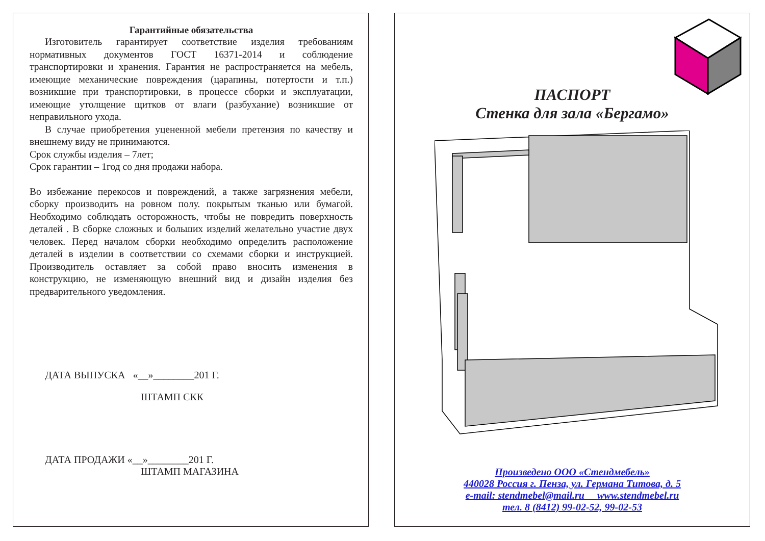Гарантийные обязательства
Изготовитель гарантирует соответствие изделия требованиям нормативных документов ГОСТ 16371-2014 и соблюдение транспортировки и хранения. Гарантия не распространяется на мебель, имеющие механические повреждения (царапины, потертости и т.п.) возникшие при транспортировки, в процессе сборки и эксплуатации, имеющие утолщение щитков от влаги (разбухание) возникшие от неправильного ухода.
В случае приобретения уцененной мебели претензия по качеству и внешнему виду не принимаются.
Срок службы изделия – 7лет;
Срок гарантии – 1год со дня продажи набора.
Во избежание перекосов и повреждений, а также загрязнения мебели, сборку производить на ровном полу. покрытым тканью или бумагой. Необходимо соблюдать осторожность, чтобы не повредить поверхность деталей . В сборке сложных и больших изделий желательно участие двух человек. Перед началом сборки необходимо определить расположение деталей в изделии в соответствии со схемами сборки и инструкцией. Производитель оставляет за собой право вносить изменения в конструкцию, не изменяющую внешний вид и дизайн изделия без предварительного уведомления.
ДАТА ВЫПУСКА «__»________201 Г.
ШТАМП СКК
ДАТА ПРОДАЖИ «__»________201 Г.
ШТАМП МАГАЗИНА
ПАСПОРТ
Стенка для зала «Бергамо»
Произведено ООО «Стендмебель»
440028 Россия г. Пенза, ул. Германа Титова, д. 5
e-mail: stendmebel@mail.ru www.stendmebel.ru
тел. 8 (8412) 99-02-52, 99-02-53